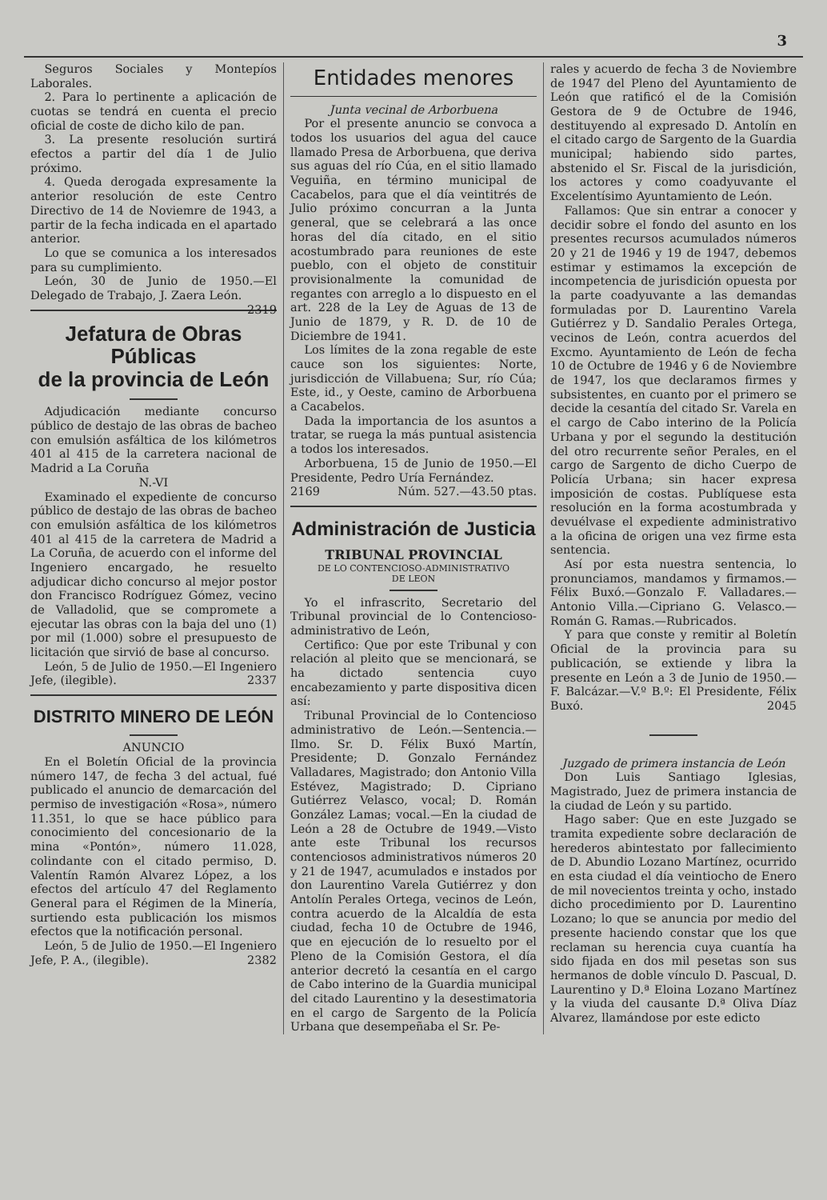3
Seguros Sociales y Montepíos Laborales.
2. Para lo pertinente a aplicación de cuotas se tendrá en cuenta el precio oficial de coste de dicho kilo de pan.
3. La presente resolución surtirá efectos a partir del día 1 de Julio próximo.
4. Queda derogada expresamente la anterior resolución de este Centro Directivo de 14 de Noviemre de 1943, a partir de la fecha indicada en el apartado anterior.
Lo que se comunica a los interesados para su cumplimiento.
León, 30 de Junio de 1950.—El Delegado de Trabajo, J. Zaera León. 2319
Jefatura de Obras Públicas
de la provincia de León
Adjudicación mediante concurso público de destajo de las obras de bacheo con emulsión asfáltica de los kilómetros 401 al 415 de la carretera nacional de Madrid a La Coruña
N.-VI
Examinado el expediente de concurso público de destajo de las obras de bacheo con emulsión asfáltica de los kilómetros 401 al 415 de la carretera de Madrid a La Coruña, de acuerdo con el informe del Ingeniero encargado, he resuelto adjudicar dicho concurso al mejor postor don Francisco Rodríguez Gómez, vecino de Valladolid, que se compromete a ejecutar las obras con la baja del uno (1) por mil (1.000) sobre el presupuesto de licitación que sirvió de base al concurso.
León, 5 de Julio de 1950.—El Ingeniero Jefe, (ilegible). 2337
DISTRITO MINERO DE LEÓN
ANUNCIO
En el Boletín Oficial de la provincia número 147, de fecha 3 del actual, fué publicado el anuncio de demarcación del permiso de investigación «Rosa», número 11.351, lo que se hace público para conocimiento del concesionario de la mina «Pontón», número 11.028, colindante con el citado permiso, D. Valentín Ramón Alvarez López, a los efectos del artículo 47 del Reglamento General para el Régimen de la Minería, surtiendo esta publicación los mismos efectos que la notificación personal.
León, 5 de Julio de 1950.—El Ingeniero Jefe, P. A., (ilegible). 2382
Entidades menores
Junta vecinal de Arborbuena
Por el presente anuncio se convoca a todos los usuarios del agua del cauce llamado Presa de Arborbuena, que deriva sus aguas del río Cúa, en el sitio llamado Veguiña, en término municipal de Cacabelos, para que el día veintitrés de Julio próximo concurran a la Junta general, que se celebrará a las once horas del día citado, en el sitio acostumbrado para reuniones de este pueblo, con el objeto de constituir provisionalmente la comunidad de regantes con arreglo a lo dispuesto en el art. 228 de la Ley de Aguas de 13 de Junio de 1879, y R. D. de 10 de Diciembre de 1941.
Los límites de la zona regable de este cauce son los siguientes: Norte, jurisdicción de Villabuena; Sur, río Cúa; Este, id., y Oeste, camino de Arborbuena a Cacabelos.
Dada la importancia de los asuntos a tratar, se ruega la más puntual asistencia a todos los interesados.
Arborbuena, 15 de Junio de 1950.—El Presidente, Pedro Uría Fernández.
2169 Núm. 527.—43.50 ptas.
Administración de Justicia
TRIBUNAL PROVINCIAL
DE LO CONTENCIOSO-ADMINISTRATIVO
DE LEON
Yo el infrascrito, Secretario del Tribunal provincial de lo Contencioso-administrativo de León,
Certifico: Que por este Tribunal y con relación al pleito que se mencionará, se ha dictado sentencia cuyo encabezamiento y parte dispositiva dicen así:
Tribunal Provincial de lo Contencioso administrativo de León.—Sentencia.—Ilmo. Sr. D. Félix Buxó Martín, Presidente; D. Gonzalo Fernández Valladares, Magistrado; don Antonio Villa Estévez, Magistrado; D. Cipriano Gutiérrez Velasco, vocal; D. Román González Lamas; vocal.—En la ciudad de León a 28 de Octubre de 1949.—Visto ante este Tribunal los recursos contenciosos administrativos números 20 y 21 de 1947, acumulados e instados por don Laurentino Varela Gutiérrez y don Antolín Perales Ortega, vecinos de León, contra acuerdo de la Alcaldía de esta ciudad, fecha 10 de Octubre de 1946, que en ejecución de lo resuelto por el Pleno de la Comisión Gestora, el día anterior decretó la cesantía en el cargo de Cabo interino de la Guardia municipal del citado Laurentino y la desestimatoria en el cargo de Sargento de la Policía Urbana que desempeñaba el Sr. Pe-
rales y acuerdo de fecha 3 de Noviembre de 1947 del Pleno del Ayuntamiento de León que ratificó el de la Comisión Gestora de 9 de Octubre de 1946, destituyendo al expresado D. Antolín en el citado cargo de Sargento de la Guardia municipal; habiendo sido partes, abstenido el Sr. Fiscal de la jurisdición, los actores y como coadyuvante el Excelentísimo Ayuntamiento de León.
Fallamos: Que sin entrar a conocer y decidir sobre el fondo del asunto en los presentes recursos acumulados números 20 y 21 de 1946 y 19 de 1947, debemos estimar y estimamos la excepción de incompetencia de jurisdición opuesta por la parte coadyuvante a las demandas formuladas por D. Laurentino Varela Gutiérrez y D. Sandalio Perales Ortega, vecinos de León, contra acuerdos del Excmo. Ayuntamiento de León de fecha 10 de Octubre de 1946 y 6 de Noviembre de 1947, los que declaramos firmes y subsistentes, en cuanto por el primero se decide la cesantía del citado Sr. Varela en el cargo de Cabo interino de la Policía Urbana y por el segundo la destitución del otro recurrente señor Perales, en el cargo de Sargento de dicho Cuerpo de Policía Urbana; sin hacer expresa imposición de costas. Publíquese esta resolución en la forma acostumbrada y devuélvase el expediente administrativo a la oficina de origen una vez firme esta sentencia.
Así por esta nuestra sentencia, lo pronunciamos, mandamos y firmamos.—Félix Buxó.—Gonzalo F. Valladares.—Antonio Villa.—Cipriano G. Velasco.—Román G. Ramas.—Rubricados.
Y para que conste y remitir al Boletín Oficial de la provincia para su publicación, se extiende y libra la presente en León a 3 de Junio de 1950.—F. Balcázar.—V.º B.º: El Presidente, Félix Buxó. 2045
Juzgado de primera instancia de León
Don Luis Santiago Iglesias, Magistrado, Juez de primera instancia de la ciudad de León y su partido.
Hago saber: Que en este Juzgado se tramita expediente sobre declaración de herederos abintestato por fallecimiento de D. Abundio Lozano Martínez, ocurrido en esta ciudad el día veintiocho de Enero de mil novecientos treinta y ocho, instado dicho procedimiento por D. Laurentino Lozano; lo que se anuncia por medio del presente haciendo constar que los que reclaman su herencia cuya cuantía ha sido fijada en dos mil pesetas son sus hermanos de doble vínculo D. Pascual, D. Laurentino y D.ª Eloina Lozano Martínez y la viuda del causante D.ª Oliva Díaz Alvarez, llamándose por este edicto